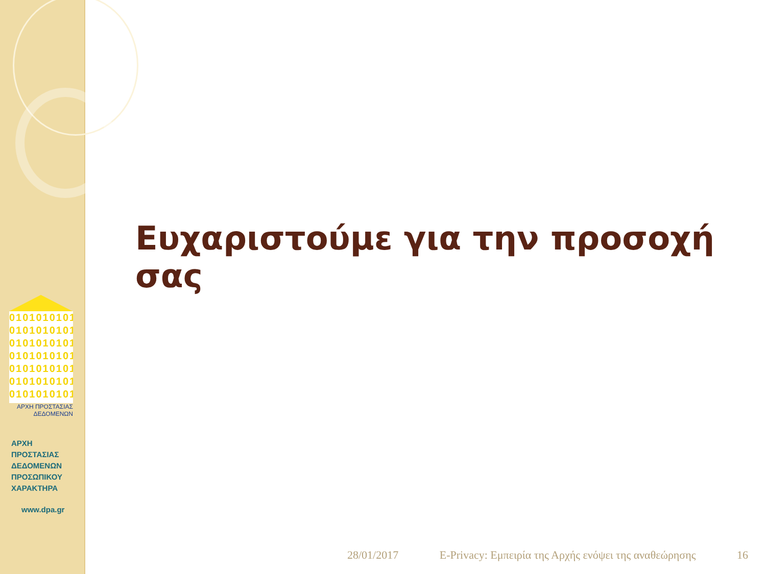0101010101
0101010101
0101010101
0101010101
0101010101
0101010101
0101010101
ΑΡΧΗ ΠΡΟΣΤΑΣΙΑΣ ΔΕΔΟΜΕΝΩΝ
ΑΡΧΗ
ΠΡΟΣΤΑΣΙΑΣ
ΔΕΔΟΜΕΝΩΝ
ΠΡΟΣΩΠΙΚΟΥ
ΧΑΡΑΚΤΗΡΑ
www.dpa.gr
Ευχαριστούμε για την προσοχή σας
28/01/2017 E-Privacy: Εμπειρία της Αρχής ενόψει της αναθεώρησης 16